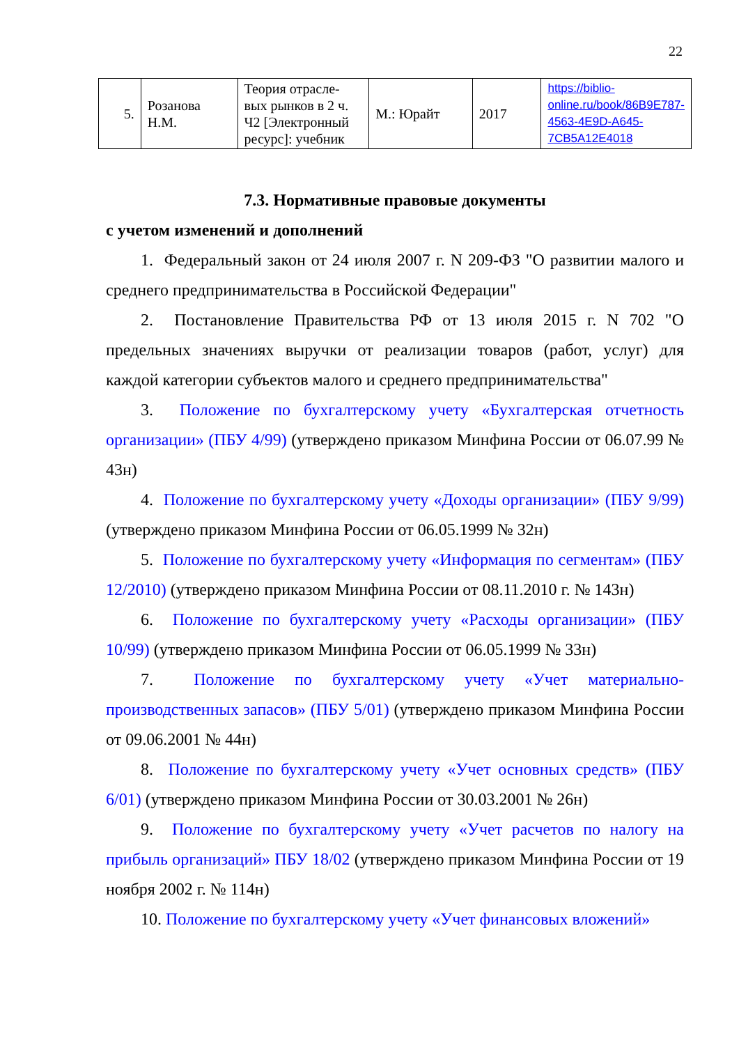22
| 5. | Розанова Н.М. | Теория отрасле-вых рынков в 2 ч. Ч2 [Электронный ресурс]: учебник | М.: Юрайт | 2017 | https://biblio-online.ru/book/86B9E787-4563-4E9D-A645-7CB5A12E4018 |
7.3. Нормативные правовые документы
с учетом изменений и дополнений
1. Федеральный закон от 24 июля 2007 г. N 209-ФЗ "О развитии малого и среднего предпринимательства в Российской Федерации"
2. Постановление Правительства РФ от 13 июля 2015 г. N 702 "О предельных значениях выручки от реализации товаров (работ, услуг) для каждой категории субъектов малого и среднего предпринимательства"
3. Положение по бухгалтерскому учету «Бухгалтерская отчетность организации» (ПБУ 4/99) (утверждено приказом Минфина России от 06.07.99 № 43н)
4. Положение по бухгалтерскому учету «Доходы организации» (ПБУ 9/99) (утверждено приказом Минфина России от 06.05.1999 № 32н)
5. Положение по бухгалтерскому учету «Информация по сегментам» (ПБУ 12/2010) (утверждено приказом Минфина России от 08.11.2010 г. № 143н)
6. Положение по бухгалтерскому учету «Расходы организации» (ПБУ 10/99) (утверждено приказом Минфина России от 06.05.1999 № 33н)
7. Положение по бухгалтерскому учету «Учет материально-производственных запасов» (ПБУ 5/01) (утверждено приказом Минфина России от 09.06.2001 № 44н)
8. Положение по бухгалтерскому учету «Учет основных средств» (ПБУ 6/01) (утверждено приказом Минфина России от 30.03.2001 № 26н)
9. Положение по бухгалтерскому учету «Учет расчетов по налогу на прибыль организаций» ПБУ 18/02 (утверждено приказом Минфина России от 19 ноября 2002 г. № 114н)
10. Положение по бухгалтерскому учету «Учет финансовых вложений»